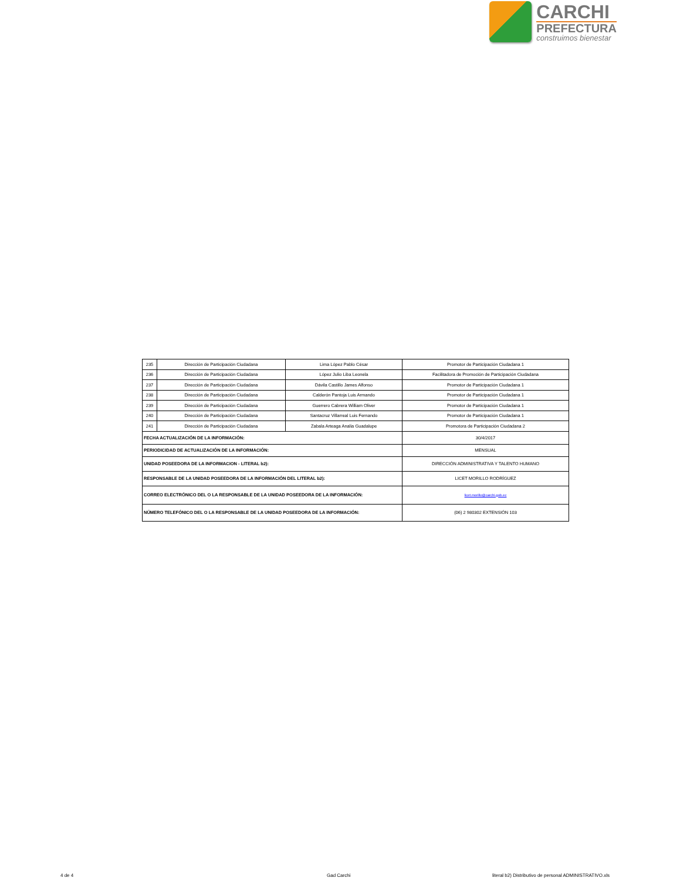CARCHI
PREFECTURA
construimos bienestar
| 235 | Dirección de Participación Ciudadana | Lima López Pablo César | Promotor de Participación Ciudadana 1 |
| 236 | Dirección de Participación Ciudadana | López Julio Liba Leonela | Facilitadora de Promoción de Participación Ciudadana |
| 237 | Dirección de Participación Ciudadana | Dávila Castillo James Alfonso | Promotor de Participación Ciudadana 1 |
| 238 | Dirección de Participación Ciudadana | Calderón Pantoja Luis Armando | Promotor de Participación Ciudadana 1 |
| 239 | Dirección de Participación Ciudadana | Guerrero Cabrera William Oliver | Promotor de Participación Ciudadana 1 |
| 240 | Dirección de Participación Ciudadana | Santacruz Villarreal Luis Fernando | Promotor de Participación Ciudadana 1 |
| 241 | Dirección de Participación Ciudadana | Zabala Arteaga Analia Guadalupe | Promotora de Participación Ciudadana 2 |
| FECHA ACTUALIZACIÓN DE LA INFORMACIÓN: | | | 30/4/2017 |
| PERIODICIDAD DE ACTUALIZACIÓN DE LA INFORMACIÓN: | | | MENSUAL |
| UNIDAD POSEEDORA DE LA INFORMACION - LITERAL b2): | | | DIRECCIÓN ADMINISTRATIVA Y TALENTO HUMANO |
| RESPONSABLE DE LA UNIDAD POSEEDORA DE LA INFORMACIÓN DEL LITERAL b2): | | | LICET MORILLO RODRÍGUEZ |
| CORREO ELECTRÓNICO DEL O LA RESPONSABLE DE LA UNIDAD POSEEDORA DE LA INFORMACIÓN: | | | licet.morillo@carchi.gob.ec |
| NÚMERO TELEFÓNICO DEL O LA RESPONSABLE DE LA UNIDAD POSEEDORA DE LA INFORMACIÓN: | | | (06) 2 980302 EXTENSIÓN 103 |
4 de 4 Gad Carchi literal b2) Distributivo de personal ADMINISTRATIVO.xls